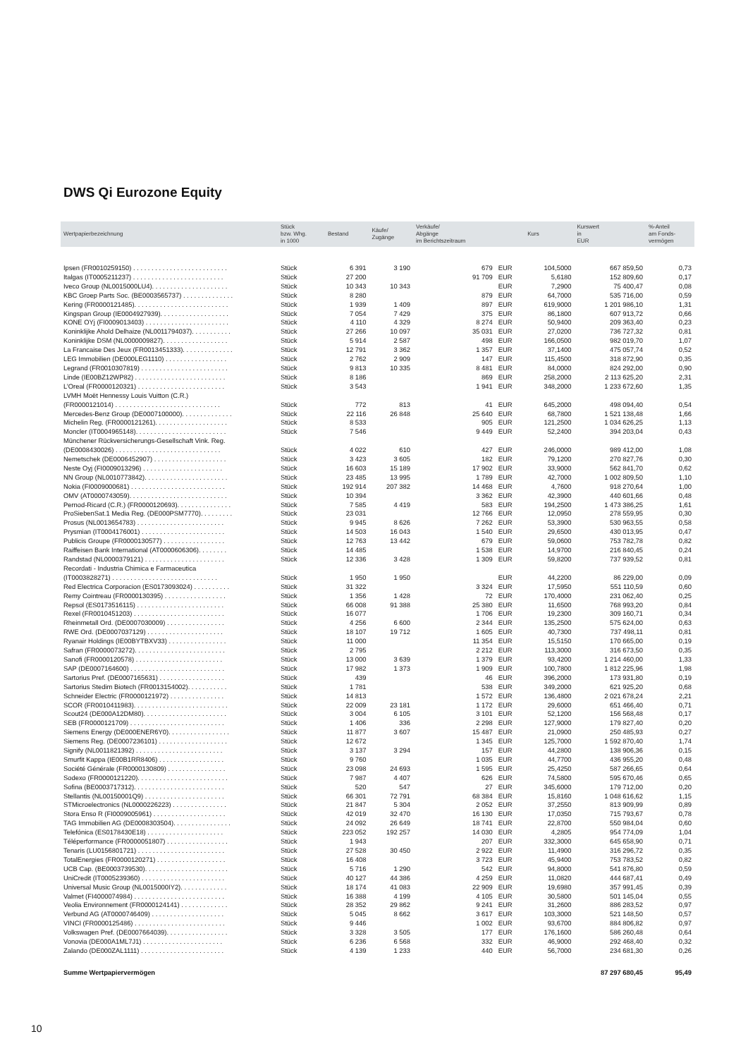DWS Qi Eurozone Equity
| Wertpapierbezeichnung | Stück bzw. Whg. in 1000 | Bestand | Käufe/ Zugänge | Verkäufe/ Abgänge im Berichtszeitraum | | Kurs | Kurswert in EUR | %-Anteil am Fonds- vermögen |
| --- | --- | --- | --- | --- | --- | --- | --- | --- |
| Ipsen (FR0010259150) . . . . . . . . . . . . . . . . . . . . . . . . . . | Stück | 6 391 | 3 190 | 679 | EUR | 104,5000 | 667 859,50 | 0,73 |
| Italgas (IT0005211237) . . . . . . . . . . . . . . . . . . . . . . . . . | Stück | 27 200 | | 91 709 | EUR | 5,6180 | 152 809,60 | 0,17 |
| Iveco Group (NL0015000LU4). . . . . . . . . . . . . . . . . . . . . | Stück | 10 343 | 10 343 | | EUR | 7,2900 | 75 400,47 | 0,08 |
| KBC Groep Parts Soc. (BE0003565737) . . . . . . . . . . . . . . | Stück | 8 280 | | 879 | EUR | 64,7000 | 535 716,00 | 0,59 |
| Kering (FR0000121485). . . . . . . . . . . . . . . . . . . . . . . . . . | Stück | 1 939 | 1 409 | 897 | EUR | 619,9000 | 1 201 986,10 | 1,31 |
| Kingspan Group (IE0004927939). . . . . . . . . . . . . . . . . . . | Stück | 7 054 | 7 429 | 375 | EUR | 86,1800 | 607 913,72 | 0,66 |
| KONE OYj (FI0009013403) . . . . . . . . . . . . . . . . . . . . . . . | Stück | 4 110 | 4 329 | 8 274 | EUR | 50,9400 | 209 363,40 | 0,23 |
| Koninklijke Ahold Delhaize (NL0011794037). . . . . . . . . . . | Stück | 27 266 | 10 097 | 35 031 | EUR | 27,0200 | 736 727,32 | 0,81 |
| Koninklijke DSM (NL0000009827). . . . . . . . . . . . . . . . . . | Stück | 5 914 | 2 587 | 498 | EUR | 166,0500 | 982 019,70 | 1,07 |
| La Francaise Des Jeux (FR0013451333). . . . . . . . . . . . . . | Stück | 12 791 | 3 362 | 1 357 | EUR | 37,1400 | 475 057,74 | 0,52 |
| LEG Immobilien (DE000LEG1110) . . . . . . . . . . . . . . . . . | Stück | 2 762 | 2 909 | 147 | EUR | 115,4500 | 318 872,90 | 0,35 |
| Legrand (FR0010307819) . . . . . . . . . . . . . . . . . . . . . . . . | Stück | 9 813 | 10 335 | 8 481 | EUR | 84,0000 | 824 292,00 | 0,90 |
| Linde (IE00BZ12WP82) . . . . . . . . . . . . . . . . . . . . . . . . . | Stück | 8 186 | | 869 | EUR | 258,2000 | 2 113 625,20 | 2,31 |
| L’Oreal (FR0000120321) . . . . . . . . . . . . . . . . . . . . . . . . | Stück | 3 543 | | 1 941 | EUR | 348,2000 | 1 233 672,60 | 1,35 |
| LVMH Moët Hennessy Louis Vuitton (C.R.) | | | | | | | | |
| (FR0000121014) . . . . . . . . . . . . . . . . . . . . . . . . . . . . . | Stück | 772 | 813 | 41 | EUR | 645,2000 | 498 094,40 | 0,54 |
| Mercedes-Benz Group (DE0007100000). . . . . . . . . . . . . . | Stück | 22 116 | 26 848 | 25 640 | EUR | 68,7800 | 1 521 138,48 | 1,66 |
| Michelin Reg. (FR0000121261). . . . . . . . . . . . . . . . . . . . | Stück | 8 533 | | 905 | EUR | 121,2500 | 1 034 626,25 | 1,13 |
| Moncler (IT0004965148). . . . . . . . . . . . . . . . . . . . . . . . . | Stück | 7 546 | | 9 449 | EUR | 52,2400 | 394 203,04 | 0,43 |
| Münchener Rückversicherungs-Gesellschaft Vink. Reg. | | | | | | | | |
| (DE0008430026) . . . . . . . . . . . . . . . . . . . . . . . . . . . . . | Stück | 4 022 | 610 | 427 | EUR | 246,0000 | 989 412,00 | 1,08 |
| Nemetschek (DE0006452907) . . . . . . . . . . . . . . . . . . . . | Stück | 3 423 | 3 605 | 182 | EUR | 79,1200 | 270 827,76 | 0,30 |
| Neste Oyj (FI0009013296) . . . . . . . . . . . . . . . . . . . . . . | Stück | 16 603 | 15 189 | 17 902 | EUR | 33,9000 | 562 841,70 | 0,62 |
| NN Group (NL0010773842). . . . . . . . . . . . . . . . . . . . . . . | Stück | 23 485 | 13 995 | 1 789 | EUR | 42,7000 | 1 002 809,50 | 1,10 |
| Nokia (FI0009000681) . . . . . . . . . . . . . . . . . . . . . . . . . . | Stück | 192 914 | 207 382 | 14 468 | EUR | 4,7600 | 918 270,64 | 1,00 |
| OMV (AT0000743059). . . . . . . . . . . . . . . . . . . . . . . . . . . | Stück | 10 394 | | 3 362 | EUR | 42,3900 | 440 601,66 | 0,48 |
| Pernod-Ricard (C.R.) (FR0000120693). . . . . . . . . . . . . . . | Stück | 7 585 | 4 419 | 583 | EUR | 194,2500 | 1 473 386,25 | 1,61 |
| ProSiebenSat.1 Media Reg. (DE000PSM7770). . . . . . . . . | Stück | 23 031 | | 12 766 | EUR | 12,0950 | 278 559,95 | 0,30 |
| Prosus (NL0013654783) . . . . . . . . . . . . . . . . . . . . . . . . | Stück | 9 945 | 8 626 | 7 262 | EUR | 53,3900 | 530 963,55 | 0,58 |
| Prysmian (IT0004176001) . . . . . . . . . . . . . . . . . . . . . . . | Stück | 14 503 | 16 043 | 1 540 | EUR | 29,6500 | 430 013,95 | 0,47 |
| Publicis Groupe (FR0000130577) . . . . . . . . . . . . . . . . . | Stück | 12 763 | 13 442 | 679 | EUR | 59,0600 | 753 782,78 | 0,82 |
| Raiffeisen Bank International (AT0000606306). . . . . . . . | Stück | 14 485 | | 1 538 | EUR | 14,9700 | 216 840,45 | 0,24 |
| Randstad (NL0000379121) . . . . . . . . . . . . . . . . . . . . . . | Stück | 12 336 | 3 428 | 1 309 | EUR | 59,8200 | 737 939,52 | 0,81 |
| Recordati - Industria Chimica e Farmaceutica | | | | | | | | |
| (IT0003828271) . . . . . . . . . . . . . . . . . . . . . . . . . . . . . | Stück | 1 950 | 1 950 | | EUR | 44,2200 | 86 229,00 | 0,09 |
| Red Electrica Corporacion (ES0173093024) . . . . . . . . . . | Stück | 31 322 | | 3 324 | EUR | 17,5950 | 551 110,59 | 0,60 |
| Remy Cointreau (FR0000130395) . . . . . . . . . . . . . . . . . | Stück | 1 356 | 1 428 | 72 | EUR | 170,4000 | 231 062,40 | 0,25 |
| Repsol (ES0173516115) . . . . . . . . . . . . . . . . . . . . . . . . | Stück | 66 008 | 91 388 | 25 380 | EUR | 11,6500 | 768 993,20 | 0,84 |
| Rexel (FR0010451203) . . . . . . . . . . . . . . . . . . . . . . . . . | Stück | 16 077 | | 1 706 | EUR | 19,2300 | 309 160,71 | 0,34 |
| Rheinmetall Ord. (DE0007030009) . . . . . . . . . . . . . . . . | Stück | 4 256 | 6 600 | 2 344 | EUR | 135,2500 | 575 624,00 | 0,63 |
| RWE Ord. (DE0007037129) . . . . . . . . . . . . . . . . . . . . . | Stück | 18 107 | 19 712 | 1 605 | EUR | 40,7300 | 737 498,11 | 0,81 |
| Ryanair Holdings (IE00BYTBXV33) . . . . . . . . . . . . . . . . | Stück | 11 000 | | 11 354 | EUR | 15,5150 | 170 665,00 | 0,19 |
| Safran (FR0000073272). . . . . . . . . . . . . . . . . . . . . . . . . | Stück | 2 795 | | 2 212 | EUR | 113,3000 | 316 673,50 | 0,35 |
| Sanofi (FR0000120578) . . . . . . . . . . . . . . . . . . . . . . . . | Stück | 13 000 | 3 639 | 1 379 | EUR | 93,4200 | 1 214 460,00 | 1,33 |
| SAP (DE0007164600) . . . . . . . . . . . . . . . . . . . . . . . . . . | Stück | 17 982 | 1 373 | 1 909 | EUR | 100,7800 | 1 812 225,96 | 1,98 |
| Sartorius Pref. (DE0007165631) . . . . . . . . . . . . . . . . . . | Stück | 439 | | 46 | EUR | 396,2000 | 173 931,80 | 0,19 |
| Sartorius Stedim Biotech (FR0013154002). . . . . . . . . . . | Stück | 1 781 | | 538 | EUR | 349,2000 | 621 925,20 | 0,68 |
| Schneider Electric (FR0000121972) . . . . . . . . . . . . . . . | Stück | 14 813 | | 1 572 | EUR | 136,4800 | 2 021 678,24 | 2,21 |
| SCOR (FR0010411983). . . . . . . . . . . . . . . . . . . . . . . . . . | Stück | 22 009 | 23 181 | 1 172 | EUR | 29,6000 | 651 466,40 | 0,71 |
| Scout24 (DE000A12DM80). . . . . . . . . . . . . . . . . . . . . . . | Stück | 3 004 | 6 105 | 3 101 | EUR | 52,1200 | 156 568,48 | 0,17 |
| SEB (FR0000121709) . . . . . . . . . . . . . . . . . . . . . . . . . . | Stück | 1 406 | 336 | 2 298 | EUR | 127,9000 | 179 827,40 | 0,20 |
| Siemens Energy (DE000ENER6Y0). . . . . . . . . . . . . . . . . | Stück | 11 877 | 3 607 | 15 487 | EUR | 21,0900 | 250 485,93 | 0,27 |
| Siemens Reg. (DE0007236101) . . . . . . . . . . . . . . . . . . . | Stück | 12 672 | | 1 345 | EUR | 125,7000 | 1 592 870,40 | 1,74 |
| Signify (NL0011821392) . . . . . . . . . . . . . . . . . . . . . . . . | Stück | 3 137 | 3 294 | 157 | EUR | 44,2800 | 138 906,36 | 0,15 |
| Smurfit Kappa (IE00B1RR8406) . . . . . . . . . . . . . . . . . . | Stück | 9 760 | | 1 035 | EUR | 44,7700 | 436 955,20 | 0,48 |
| Société Générale (FR0000130809) . . . . . . . . . . . . . . . . | Stück | 23 098 | 24 693 | 1 595 | EUR | 25,4250 | 587 266,65 | 0,64 |
| Sodexo (FR0000121220). . . . . . . . . . . . . . . . . . . . . . . . . | Stück | 7 987 | 4 407 | 626 | EUR | 74,5800 | 595 670,46 | 0,65 |
| Sofina (BE0003717312). . . . . . . . . . . . . . . . . . . . . . . . . | Stück | 520 | 547 | 27 | EUR | 345,6000 | 179 712,00 | 0,20 |
| Stellantis (NL00150001Q9) . . . . . . . . . . . . . . . . . . . . . . | Stück | 66 301 | 72 791 | 68 384 | EUR | 15,8160 | 1 048 616,62 | 1,15 |
| STMicroelectronics (NL0000226223) . . . . . . . . . . . . . . . | Stück | 21 847 | 5 304 | 2 052 | EUR | 37,2550 | 813 909,99 | 0,89 |
| Stora Enso R (FI0009005961) . . . . . . . . . . . . . . . . . . . . | Stück | 42 019 | 32 470 | 16 130 | EUR | 17,0350 | 715 793,67 | 0,78 |
| TAG Immobilien AG (DE0008303504). . . . . . . . . . . . . . . . | Stück | 24 092 | 26 649 | 18 741 | EUR | 22,8700 | 550 984,04 | 0,60 |
| Telefónica (ES0178430E18) . . . . . . . . . . . . . . . . . . . . . | Stück | 223 052 | 192 257 | 14 030 | EUR | 4,2805 | 954 774,09 | 1,04 |
| Téléperformance (FR0000051807) . . . . . . . . . . . . . . . . . | Stück | 1 943 | | 207 | EUR | 332,3000 | 645 658,90 | 0,71 |
| Tenaris (LU0156801721) . . . . . . . . . . . . . . . . . . . . . . . . | Stück | 27 528 | 30 450 | 2 922 | EUR | 11,4900 | 316 296,72 | 0,35 |
| TotalEnergies (FR0000120271) . . . . . . . . . . . . . . . . . . . | Stück | 16 408 | | 3 723 | EUR | 45,9400 | 753 783,52 | 0,82 |
| UCB Cap. (BE0003739530). . . . . . . . . . . . . . . . . . . . . . . | Stück | 5 716 | 1 290 | 542 | EUR | 94,8000 | 541 876,80 | 0,59 |
| UniCredit (IT0005239360) . . . . . . . . . . . . . . . . . . . . . . . | Stück | 40 127 | 44 386 | 4 259 | EUR | 11,0820 | 444 687,41 | 0,49 |
| Universal Music Group (NL0015000IY2). . . . . . . . . . . . . | Stück | 18 174 | 41 083 | 22 909 | EUR | 19,6980 | 357 991,45 | 0,39 |
| Valmet (FI4000074984) . . . . . . . . . . . . . . . . . . . . . . . . . | Stück | 16 388 | 4 199 | 4 105 | EUR | 30,5800 | 501 145,04 | 0,55 |
| Veolia Environnement (FR0000124141) . . . . . . . . . . . . . | Stück | 28 352 | 29 862 | 9 241 | EUR | 31,2600 | 886 283,52 | 0,97 |
| Verbund AG (AT0000746409) . . . . . . . . . . . . . . . . . . . . | Stück | 5 045 | 8 662 | 3 617 | EUR | 103,3000 | 521 148,50 | 0,57 |
| VINCI (FR0000125486) . . . . . . . . . . . . . . . . . . . . . . . . . | Stück | 9 446 | | 1 002 | EUR | 93,6700 | 884 806,82 | 0,97 |
| Volkswagen Pref. (DE0007664039). . . . . . . . . . . . . . . . . | Stück | 3 328 | 3 505 | 177 | EUR | 176,1600 | 586 260,48 | 0,64 |
| Vonovia (DE000A1ML7J1) . . . . . . . . . . . . . . . . . . . . . . | Stück | 6 236 | 6 568 | 332 | EUR | 46,9000 | 292 468,40 | 0,32 |
| Zalando (DE000ZAL1111) . . . . . . . . . . . . . . . . . . . . . . . | Stück | 4 139 | 1 233 | 440 | EUR | 56,7000 | 234 681,30 | 0,26 |
| Summe Wertpapiervermögen | | | | | | | 87 297 680,45 | 95,49 |
10